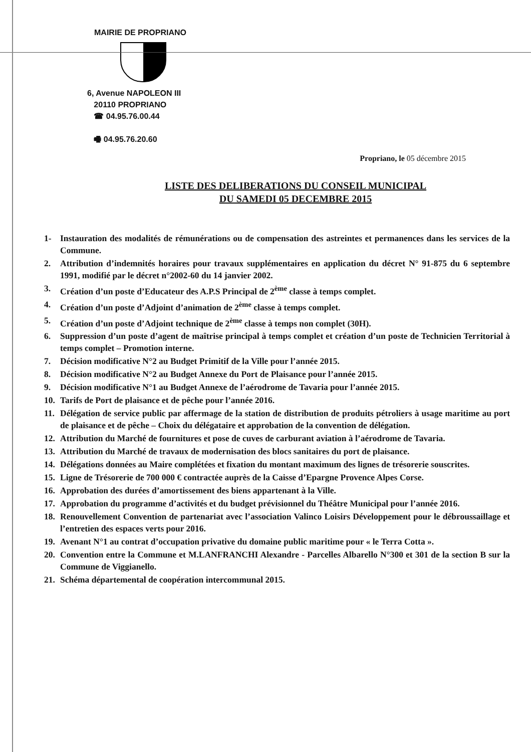MAIRIE DE PROPRIANO
6, Avenue NAPOLEON III
20110 PROPRIANO
☎ 04.95.76.00.44
🖷 04.95.76.20.60
Propriano, le 05 décembre 2015
LISTE DES DELIBERATIONS DU CONSEIL MUNICIPAL
DU SAMEDI 05 DECEMBRE 2015
1- Instauration des modalités de rémunérations ou de compensation des astreintes et permanences dans les services de la Commune.
2. Attribution d’indemnités horaires pour travaux supplémentaires en application du décret N° 91-875 du 6 septembre 1991, modifié par le décret n°2002-60 du 14 janvier 2002.
3. Création d’un poste d’Educateur des A.P.S Principal de 2<sup>ème</sup> classe à temps complet.
4. Création d’un poste d’Adjoint d’animation de 2<sup>ème</sup> classe à temps complet.
5. Création d’un poste d’Adjoint technique de 2<sup>ème</sup> classe à temps non complet (30H).
6. Suppression d’un poste d’agent de maîtrise principal à temps complet et création d’un poste de Technicien Territorial à temps complet – Promotion interne.
7. Décision modificative N°2 au Budget Primitif de la Ville pour l’année 2015.
8. Décision modificative N°2 au Budget Annexe du Port de Plaisance pour l’année 2015.
9. Décision modificative N°1 au Budget Annexe de l’aérodrome de Tavaria pour l’année 2015.
10. Tarifs de Port de plaisance et de pêche pour l’année 2016.
11. Délégation de service public par affermage de la station de distribution de produits pétroliers à usage maritime au port de plaisance et de pêche – Choix du délégataire et approbation de la convention de délégation.
12. Attribution du Marché de fournitures et pose de cuves de carburant aviation à l’aérodrome de Tavaria.
13. Attribution du Marché de travaux de modernisation des blocs sanitaires du port de plaisance.
14. Délégations données au Maire complétées et fixation du montant maximum des lignes de trésorerie souscrites.
15. Ligne de Trésorerie de 700 000 € contractée auprès de la Caisse d’Epargne Provence Alpes Corse.
16. Approbation des durées d’amortissement des biens appartenant à la Ville.
17. Approbation du programme d’activités et du budget prévisionnel du Théâtre Municipal pour l’année 2016.
18. Renouvellement Convention de partenariat avec l’association Valinco Loisirs Développement pour le débroussaillage et l’entretien des espaces verts pour 2016.
19. Avenant N°1 au contrat d’occupation privative du domaine public maritime pour « le Terra Cotta ».
20. Convention entre la Commune et M.LANFRANCHI Alexandre - Parcelles Albarello N°300 et 301 de la section B sur la Commune de Viggianello.
21. Schéma départemental de coopération intercommunal 2015.